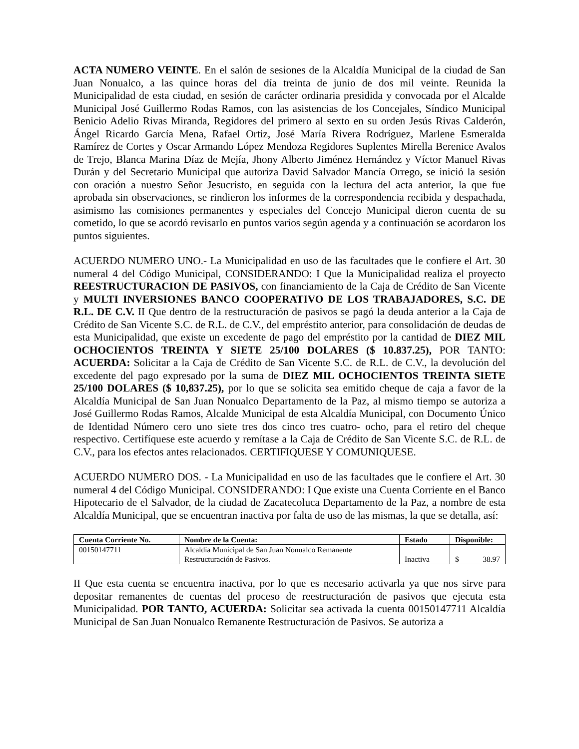ACTA NUMERO VEINTE. En el salón de sesiones de la Alcaldía Municipal de la ciudad de San Juan Nonualco, a las quince horas del día treinta de junio de dos mil veinte. Reunida la Municipalidad de esta ciudad, en sesión de carácter ordinaria presidida y convocada por el Alcalde Municipal José Guillermo Rodas Ramos, con las asistencias de los Concejales, Síndico Municipal Benicio Adelio Rivas Miranda, Regidores del primero al sexto en su orden Jesús Rivas Calderón, Ángel Ricardo García Mena, Rafael Ortiz, José María Rivera Rodríguez, Marlene Esmeralda Ramírez de Cortes y Oscar Armando López Mendoza Regidores Suplentes Mirella Berenice Avalos de Trejo, Blanca Marina Díaz de Mejía, Jhony Alberto Jiménez Hernández y Víctor Manuel Rivas Durán y del Secretario Municipal que autoriza David Salvador Mancía Orrego, se inició la sesión con oración a nuestro Señor Jesucristo, en seguida con la lectura del acta anterior, la que fue aprobada sin observaciones, se rindieron los informes de la correspondencia recibida y despachada, asimismo las comisiones permanentes y especiales del Concejo Municipal dieron cuenta de su cometido, lo que se acordó revisarlo en puntos varios según agenda y a continuación se acordaron los puntos siguientes.
ACUERDO NUMERO UNO.- La Municipalidad en uso de las facultades que le confiere el Art. 30 numeral 4 del Código Municipal, CONSIDERANDO: I Que la Municipalidad realiza el proyecto REESTRUCTURACION DE PASIVOS, con financiamiento de la Caja de Crédito de San Vicente y MULTI INVERSIONES BANCO COOPERATIVO DE LOS TRABAJADORES, S.C. DE R.L. DE C.V. II Que dentro de la restructuración de pasivos se pagó la deuda anterior a la Caja de Crédito de San Vicente S.C. de R.L. de C.V., del empréstito anterior, para consolidación de deudas de esta Municipalidad, que existe un excedente de pago del empréstito por la cantidad de DIEZ MIL OCHOCIENTOS TREINTA Y SIETE 25/100 DOLARES ($ 10.837.25), POR TANTO: ACUERDA: Solicitar a la Caja de Crédito de San Vicente S.C. de R.L. de C.V., la devolución del excedente del pago expresado por la suma de DIEZ MIL OCHOCIENTOS TREINTA SIETE 25/100 DOLARES ($ 10,837.25), por lo que se solicita sea emitido cheque de caja a favor de la Alcaldía Municipal de San Juan Nonualco Departamento de la Paz, al mismo tiempo se autoriza a José Guillermo Rodas Ramos, Alcalde Municipal de esta Alcaldía Municipal, con Documento Único de Identidad Número cero uno siete tres dos cinco tres cuatro- ocho, para el retiro del cheque respectivo. Certifíquese este acuerdo y remítase a la Caja de Crédito de San Vicente S.C. de R.L. de C.V., para los efectos antes relacionados. CERTIFIQUESE Y COMUNIQUESE.
ACUERDO NUMERO DOS. - La Municipalidad en uso de las facultades que le confiere el Art. 30 numeral 4 del Código Municipal. CONSIDERANDO: I Que existe una Cuenta Corriente en el Banco Hipotecario de el Salvador, de la ciudad de Zacatecoluca Departamento de la Paz, a nombre de esta Alcaldía Municipal, que se encuentran inactiva por falta de uso de las mismas, la que se detalla, así:
| Cuenta Corriente No. | Nombre de la Cuenta: | Estado | Disponible: |
| --- | --- | --- | --- |
| 00150147711 | Alcaldía Municipal de San Juan Nonualco Remanente Restructuración de Pasivos. | Inactiva | $ 38.97 |
II Que esta cuenta se encuentra inactiva, por lo que es necesario activarla ya que nos sirve para depositar remanentes de cuentas del proceso de reestructuración de pasivos que ejecuta esta Municipalidad. POR TANTO, ACUERDA: Solicitar sea activada la cuenta 00150147711 Alcaldía Municipal de San Juan Nonualco Remanente Restructuración de Pasivos. Se autoriza a